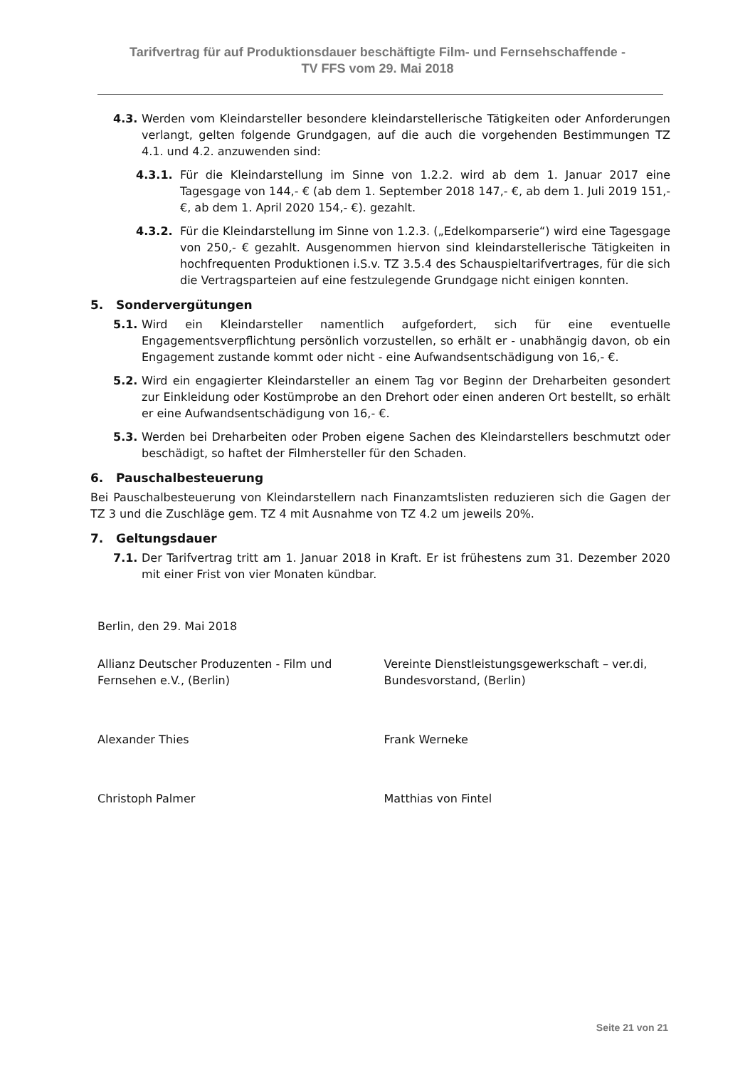Tarifvertrag für auf Produktionsdauer beschäftigte Film- und Fernsehschaffende -
TV FFS vom 29. Mai 2018
4.3. Werden vom Kleindarsteller besondere kleindarstellerische Tätigkeiten oder Anforderungen verlangt, gelten folgende Grundgagen, auf die auch die vorgehenden Bestimmungen TZ 4.1. und 4.2. anzuwenden sind:
4.3.1. Für die Kleindarstellung im Sinne von 1.2.2. wird ab dem 1. Januar 2017 eine Tagesgage von 144,- € (ab dem 1. September 2018 147,- €, ab dem 1. Juli 2019 151,- €, ab dem 1. April 2020 154,- €). gezahlt.
4.3.2. Für die Kleindarstellung im Sinne von 1.2.3. („Edelkomparserie“) wird eine Tagesgage von 250,- € gezahlt. Ausgenommen hiervon sind kleindarstellerische Tätigkeiten in hochfrequenten Produktionen i.S.v. TZ 3.5.4 des Schauspieltarifvertrages, für die sich die Vertragsparteien auf eine festzulegende Grundgage nicht einigen konnten.
5. Sondervergütungen
5.1. Wird ein Kleindarsteller namentlich aufgefordert, sich für eine eventuelle Engagementsverpflichtung persönlich vorzustellen, so erhält er - unabhängig davon, ob ein Engagement zustande kommt oder nicht - eine Aufwandsentschädigung von 16,- €.
5.2. Wird ein engagierter Kleindarsteller an einem Tag vor Beginn der Dreharbeiten gesondert zur Einkleidung oder Kostümprobe an den Drehort oder einen anderen Ort bestellt, so erhält er eine Aufwandsentschädigung von 16,- €.
5.3. Werden bei Dreharbeiten oder Proben eigene Sachen des Kleindarstellers beschmutzt oder beschädigt, so haftet der Filmhersteller für den Schaden.
6. Pauschalbesteuerung
Bei Pauschalbesteuerung von Kleindarstellern nach Finanzamtslisten reduzieren sich die Gagen der TZ 3 und die Zuschläge gem. TZ 4 mit Ausnahme von TZ 4.2 um jeweils 20%.
7. Geltungsdauer
7.1. Der Tarifvertrag tritt am 1. Januar 2018 in Kraft. Er ist frühestens zum 31. Dezember 2020 mit einer Frist von vier Monaten kündbar.
Berlin, den 29. Mai 2018
Allianz Deutscher Produzenten - Film und Fernsehen e.V., (Berlin)
Vereinte Dienstleistungsgewerkschaft – ver.di, Bundesvorstand, (Berlin)
Alexander Thies Frank Werneke
Christoph Palmer Matthias von Fintel
Seite 21 von 21